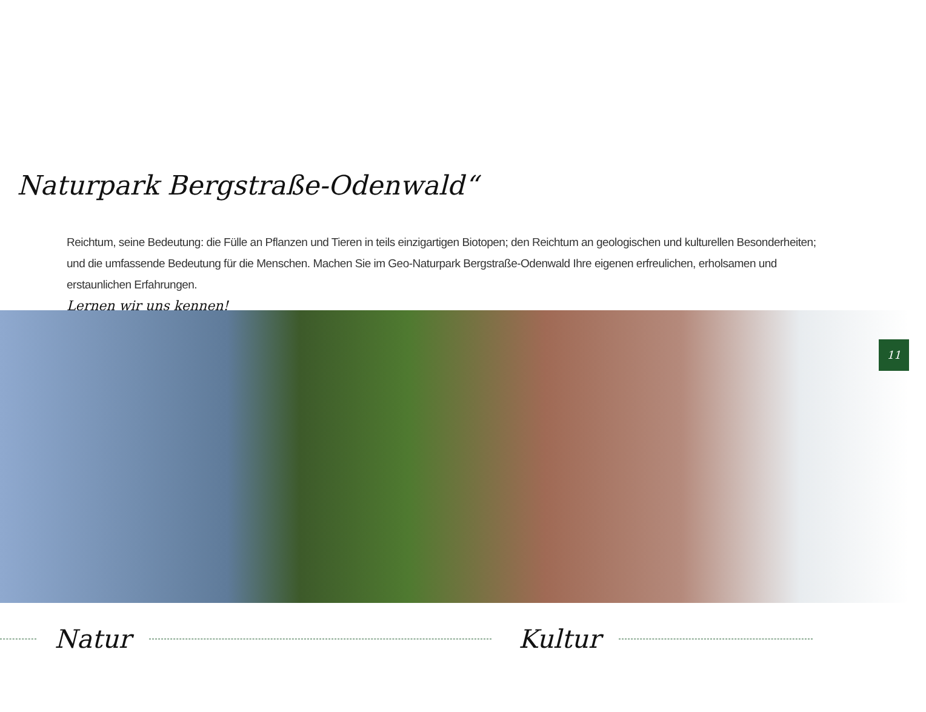Naturpark Bergstraße-Odenwald“
Reichtum, seine Bedeutung: die Fülle an Pflanzen und Tieren in teils einzigartigen Biotopen; den Reichtum an geologischen und kulturellen Besonderheiten; und die umfassende Bedeutung für die Menschen. Machen Sie im Geo-Naturpark Bergstraße-Odenwald Ihre eigenen erfreulichen, erholsamen und erstaunlichen Erfahrungen.
Lernen wir uns kennen!
11
Natur Kultur